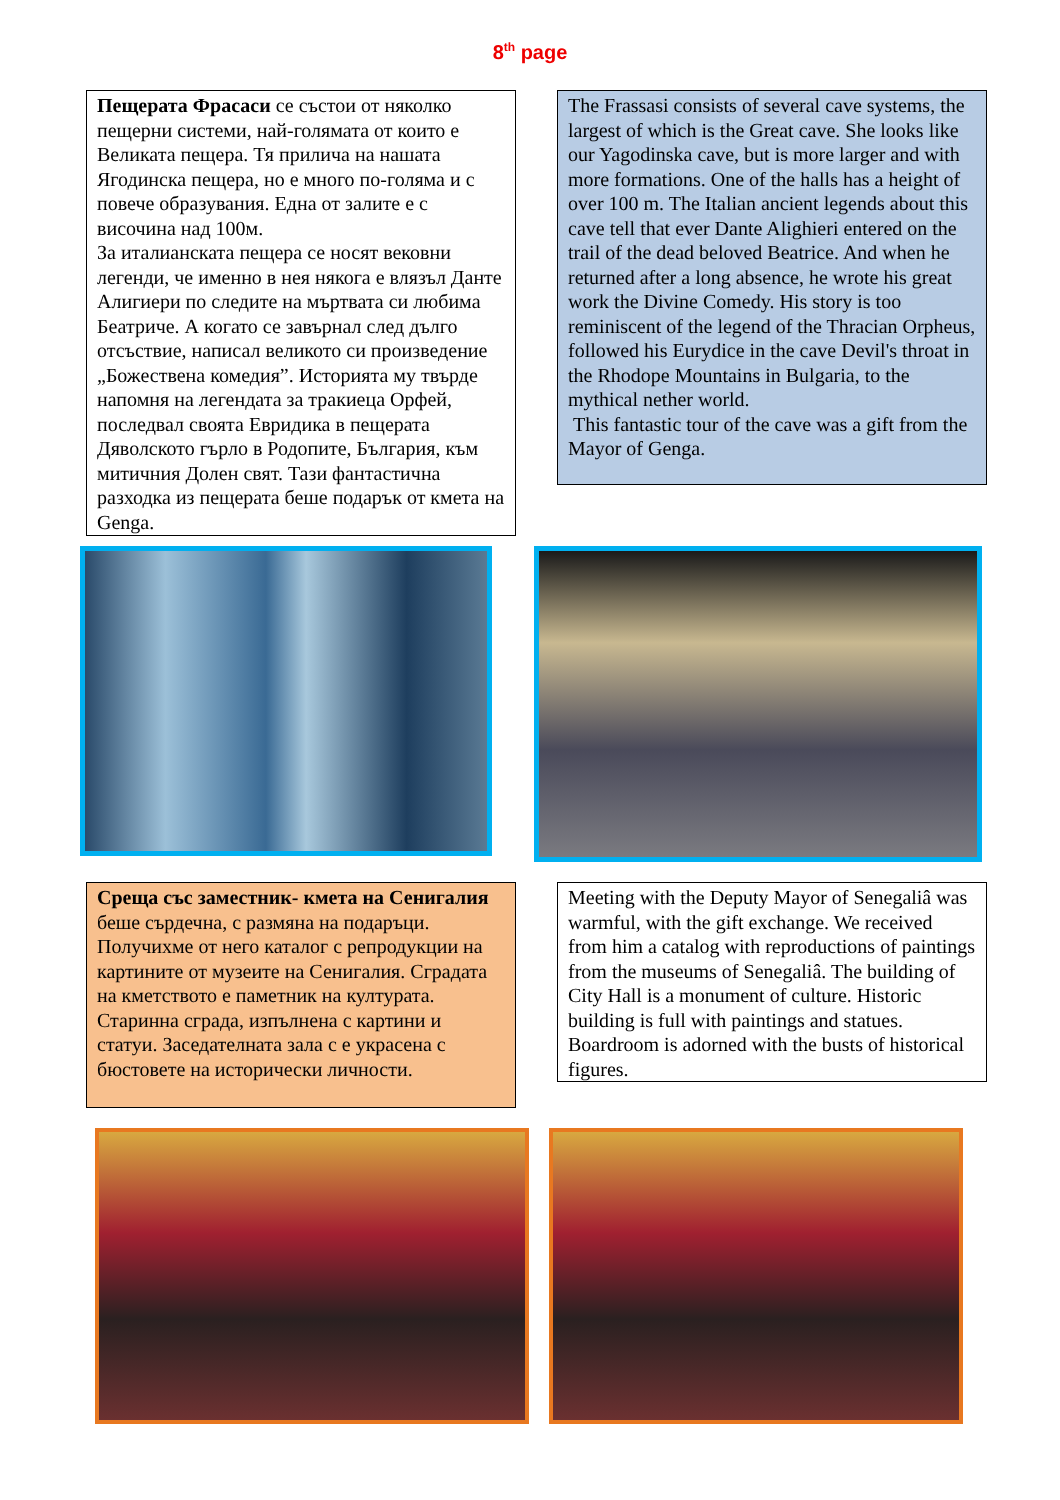8<sup>th</sup> page
Пещерата Фрасаси се състои от няколко пещерни системи, най-голямата от които е Великата пещера. Тя прилича на нашата Ягодинска пещера, но е много по-голяма и с повече образувания. Една от залите е с височина над 100м.
За италианската пещера се носят вековни легенди, че именно в нея някога е влязъл Данте Алигиери по следите на мъртвата си любима Беатриче. А когато се завърнал след дълго отсъствие, написал великото си произведение „Божествена комедия”. Историята му твърде напомня на легендата за тракиеца Орфей, последвал своята Евридика в пещерата Дяволското гърло в Родопите, България, към митичния Долен свят. Тази фантастична разходка из пещерата беше подарък от кмета на Genga.
The Frassasi consists of several cave systems, the largest of which is the Great cave. She looks like our Yagodinska cave, but is more larger and with more formations. One of the halls has a height of over 100 m. The Italian ancient legends about this cave tell that ever Dante Alighieri entered on the trail of the dead beloved Beatrice. And when he returned after a long absence, he wrote his great work the Divine Comedy. His story is too reminiscent of the legend of the Thracian Orpheus, followed his Eurydice in the cave Devil's throat in the Rhodope Mountains in Bulgaria, to the mythical nether world.
This fantastic tour of the cave was a gift from the Mayor of Genga.
Среща със заместник- кмета на Сенигалия беше сърдечна, с размяна на подаръци. Получихме от него каталог с репродукции на картините от музеите на Сенигалия. Сградата на кметството е паметник на културата. Старинна сграда, изпълнена с картини и статуи. Заседателната зала с е украсена с бюстовете на исторически личности.
Meeting with the Deputy Mayor of Senegaliâ was warmful, with the gift exchange. We received from him a catalog with reproductions of paintings from the museums of Senegaliâ. The building of City Hall is a monument of culture. Historic building is full with paintings and statues. Boardroom is adorned with the busts of historical figures.